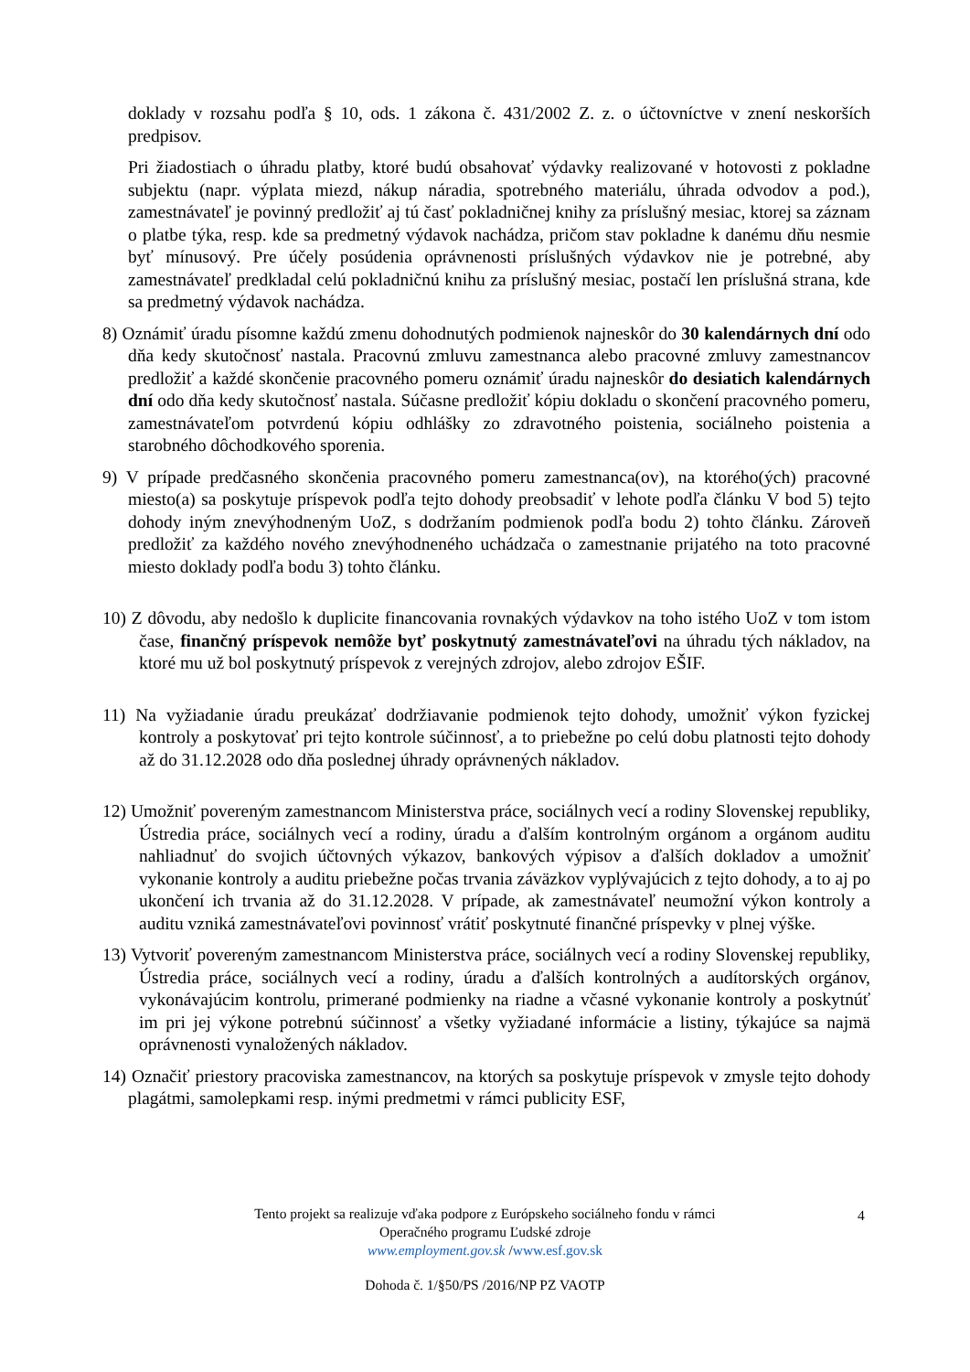doklady v rozsahu podľa § 10, ods. 1 zákona č. 431/2002 Z. z. o účtovníctve v znení neskorších predpisov.
Pri žiadostiach o úhradu platby, ktoré budú obsahovať výdavky realizované v hotovosti z pokladne subjektu (napr. výplata miezd, nákup náradia, spotrebného materiálu, úhrada odvodov a pod.), zamestnávateľ je povinný predložiť aj tú časť pokladničnej knihy za príslušný mesiac, ktorej sa záznam o platbe týka, resp. kde sa predmetný výdavok nachádza, pričom stav pokladne k danému dňu nesmie byť mínusový. Pre účely posúdenia oprávnenosti príslušných výdavkov nie je potrebné, aby zamestnávateľ predkladal celú pokladničnú knihu za príslušný mesiac, postačí len príslušná strana, kde sa predmetný výdavok nachádza.
8) Oznámiť úradu písomne každú zmenu dohodnutých podmienok najneskôr do 30 kalendárnych dní odo dňa kedy skutočnosť nastala. Pracovnú zmluvu zamestnanca alebo pracovné zmluvy zamestnancov predložiť a každé skončenie pracovného pomeru oznámiť úradu najneskôr do desiatich kalendárnych dní odo dňa kedy skutočnosť nastala. Súčasne predložiť kópiu dokladu o skončení pracovného pomeru, zamestnávateľom potvrdenú kópiu odhlášky zo zdravotného poistenia, sociálneho poistenia a starobného dôchodkového sporenia.
9) V prípade predčasného skončenia pracovného pomeru zamestnanca(ov), na ktorého(ých) pracovné miesto(a) sa poskytuje príspevok podľa tejto dohody preobsadiť v lehote podľa článku V bod 5) tejto dohody iným znevýhodneným UoZ, s dodržaním podmienok podľa bodu 2) tohto článku. Zároveň predložiť za každého nového znevýhodneného uchádzača o zamestnanie prijatého na toto pracovné miesto doklady podľa bodu 3) tohto článku.
10) Z dôvodu, aby nedošlo k duplicite financovania rovnakých výdavkov na toho istého UoZ v tom istom čase, finančný príspevok nemôže byť poskytnutý zamestnávateľovi na úhradu tých nákladov, na ktoré mu už bol poskytnutý príspevok z verejných zdrojov, alebo zdrojov EŠIF.
11) Na vyžiadanie úradu preukázať dodržiavanie podmienok tejto dohody, umožniť výkon fyzickej kontroly a poskytovať pri tejto kontrole súčinnosť, a to priebežne po celú dobu platnosti tejto dohody až do 31.12.2028 odo dňa poslednej úhrady oprávnených nákladov.
12) Umožniť povereným zamestnancom Ministerstva práce, sociálnych vecí a rodiny Slovenskej republiky, Ústredia práce, sociálnych vecí a rodiny, úradu a ďalším kontrolným orgánom a orgánom auditu nahliadnuť do svojich účtovných výkazov, bankových výpisov a ďalších dokladov a umožniť vykonanie kontroly a auditu priebežne počas trvania záväzkov vyplývajúcich z tejto dohody, a to aj po ukončení ich trvania až do 31.12.2028. V prípade, ak zamestnávateľ neumožní výkon kontroly a auditu vzniká zamestnávateľovi povinnosť vrátiť poskytnuté finančné príspevky v plnej výške.
13) Vytvoriť povereným zamestnancom Ministerstva práce, sociálnych vecí a rodiny Slovenskej republiky, Ústredia práce, sociálnych vecí a rodiny, úradu a ďalších kontrolných a audítorských orgánov, vykonávajúcim kontrolu, primerané podmienky na riadne a včasné vykonanie kontroly a poskytnúť im pri jej výkone potrebnú súčinnosť a všetky vyžiadané informácie a listiny, týkajúce sa najmä oprávnenosti vynaložených nákladov.
14) Označiť priestory pracoviska zamestnancov, na ktorých sa poskytuje príspevok v zmysle tejto dohody plagátmi, samolepkami resp. inými predmetmi v rámci publicity ESF,
4
Tento projekt sa realizuje vďaka podpore z Európskeho sociálneho fondu v rámci
Operačného programu Ľudské zdroje
www.employment.gov.sk /www.esf.gov.sk
Dohoda č. 1/§50/PS /2016/NP PZ VAOTP